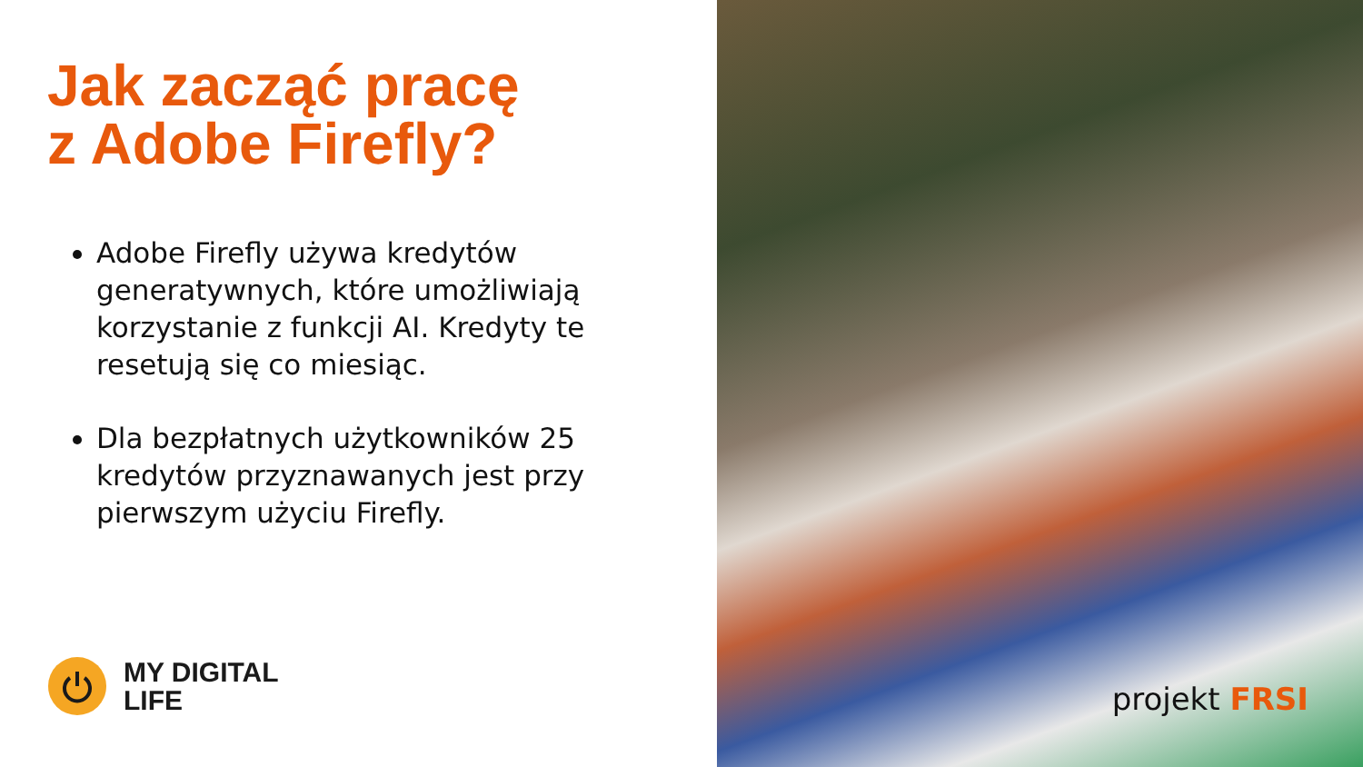Jak zacząć pracę
z Adobe Firefly?
Adobe Firefly używa kredytów generatywnych, które umożliwiają korzystanie z funkcji AI. Kredyty te resetują się co miesiąc.
Dla bezpłatnych użytkowników 25 kredytów przyznawanych jest przy pierwszym użyciu Firefly.
MY DIGITAL
LIFE
projekt FRSI